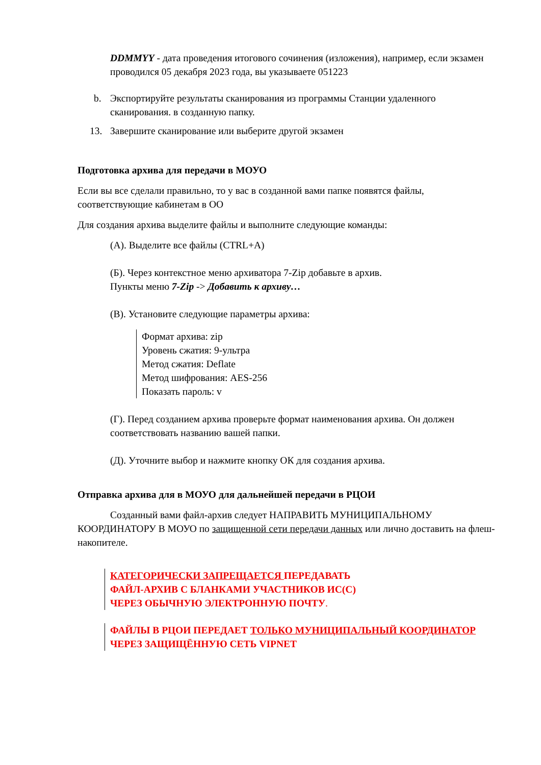DDMMYY - дата проведения итогового сочинения (изложения), например, если экзамен проводился 05 декабря 2023 года, вы указываете 051223
b. Экспортируйте результаты сканирования из программы Станции удаленного сканирования. в созданную папку.
13. Завершите сканирование или выберите другой экзамен
Подготовка архива для передачи в МОУО
Если вы все сделали правильно, то у вас в созданной вами папке появятся файлы, соответствующие кабинетам в ОО
Для создания архива выделите файлы и выполните следующие команды:
(А). Выделите все файлы (CTRL+A)
(Б). Через контекстное меню архиватора 7-Zip добавьте в архив.
Пункты меню 7-Zip -> Добавить к архиву…
(В). Установите следующие параметры архива:
Формат архива: zip
Уровень сжатия: 9-ультра
Метод сжатия: Deflate
Метод шифрования: AES-256
Показать пароль: v
(Г). Перед созданием архива проверьте формат наименования архива. Он должен соответствовать названию вашей папки.
(Д). Уточните выбор и нажмите кнопку ОК для создания архива.
Отправка архива для в МОУО для дальнейшей передачи в РЦОИ
Созданный вами файл-архив следует НАПРАВИТЬ МУНИЦИПАЛЬНОМУ КООРДИНАТОРУ В МОУО по защищенной сети передачи данных или лично доставить на флеш-накопителе.
КАТЕГОРИЧЕСКИ ЗАПРЕЩАЕТСЯ ПЕРЕДАВАТЬ
ФАЙЛ-АРХИВ С БЛАНКАМИ УЧАСТНИКОВ ИС(С)
ЧЕРЕЗ ОБЫЧНУЮ ЭЛЕКТРОННУЮ ПОЧТУ.
ФАЙЛЫ В РЦОИ ПЕРЕДАЕТ ТОЛЬКО МУНИЦИПАЛЬНЫЙ КООРДИНАТОР ЧЕРЕЗ ЗАЩИЩЁННУЮ СЕТЬ VIPNET